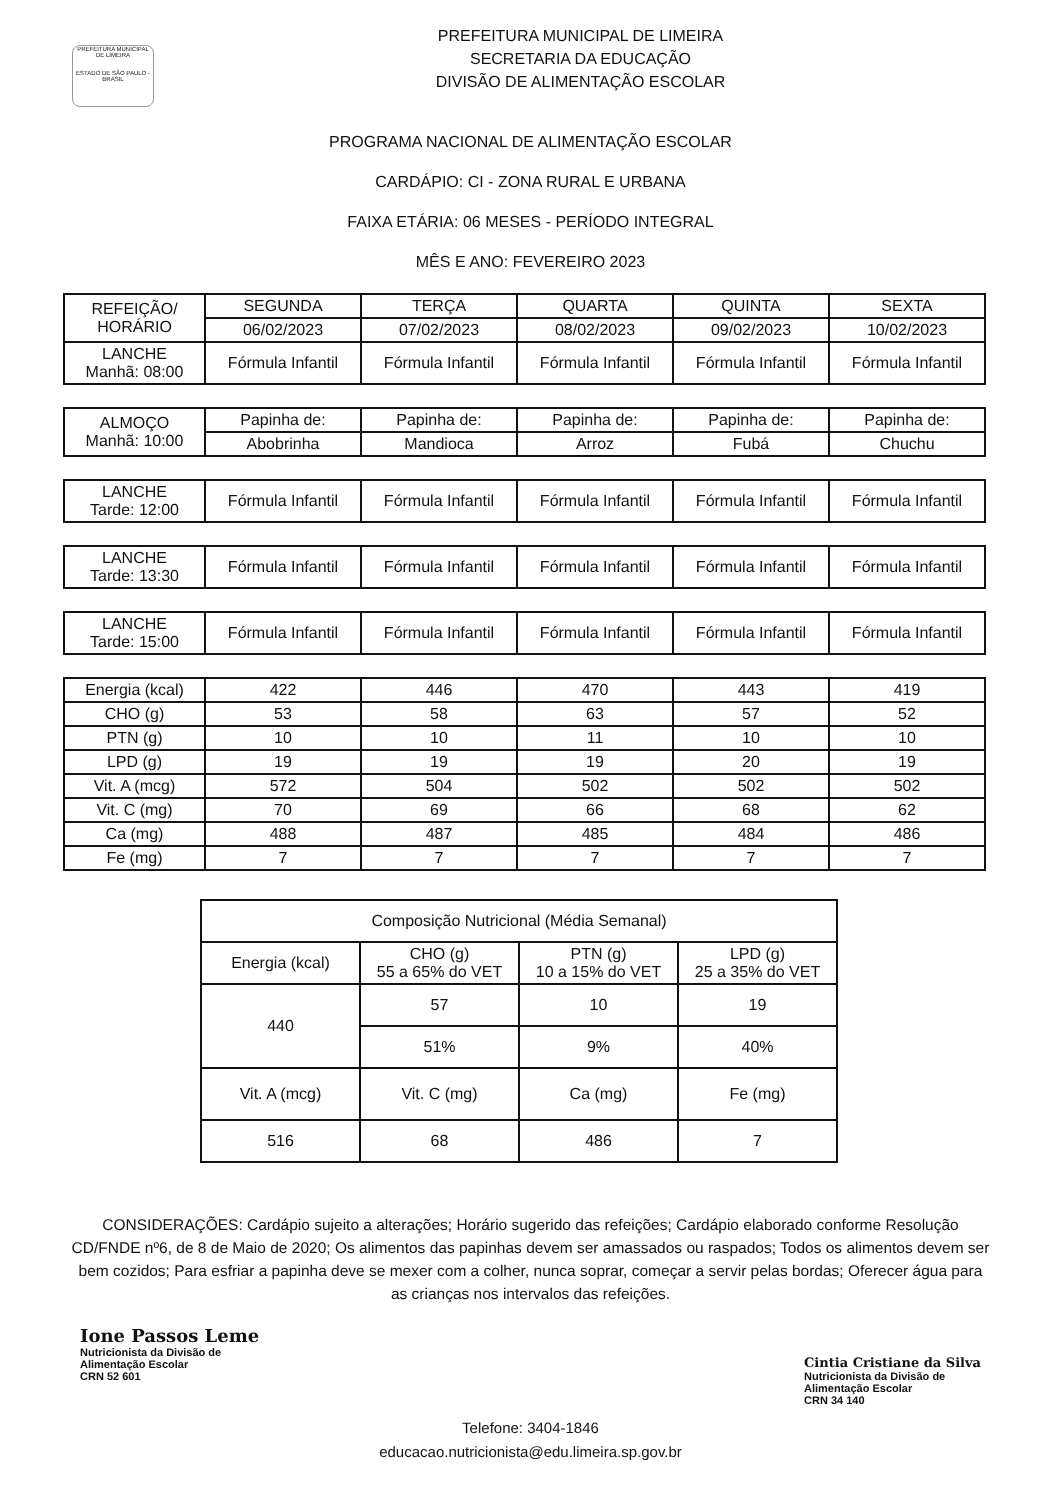PREFEITURA MUNICIPAL DE LIMEIRA
ESTADO DE SÃO PAULO - BRASIL
PREFEITURA MUNICIPAL DE LIMEIRA
SECRETARIA DA EDUCAÇÃO
DIVISÃO DE ALIMENTAÇÃO ESCOLAR
PROGRAMA NACIONAL DE ALIMENTAÇÃO ESCOLAR
CARDÁPIO: CI - ZONA RURAL E URBANA
FAIXA ETÁRIA: 06 MESES - PERÍODO INTEGRAL
MÊS E ANO: FEVEREIRO 2023
| REFEIÇÃO/ HORÁRIO | SEGUNDA | TERÇA | QUARTA | QUINTA | SEXTA |
| --- | --- | --- | --- | --- | --- |
| | 06/02/2023 | 07/02/2023 | 08/02/2023 | 09/02/2023 | 10/02/2023 |
| LANCHE Manhã: 08:00 | Fórmula Infantil | Fórmula Infantil | Fórmula Infantil | Fórmula Infantil | Fórmula Infantil |
| ALMOÇO Manhã: 10:00 | Papinha de: | Papinha de: | Papinha de: | Papinha de: | Papinha de: |
| | Abobrinha | Mandioca | Arroz | Fubá | Chuchu |
| LANCHE Tarde: 12:00 | Fórmula Infantil | Fórmula Infantil | Fórmula Infantil | Fórmula Infantil | Fórmula Infantil |
| LANCHE Tarde: 13:30 | Fórmula Infantil | Fórmula Infantil | Fórmula Infantil | Fórmula Infantil | Fórmula Infantil |
| LANCHE Tarde: 15:00 | Fórmula Infantil | Fórmula Infantil | Fórmula Infantil | Fórmula Infantil | Fórmula Infantil |
| Energia (kcal) | 422 | 446 | 470 | 443 | 419 |
| CHO (g) | 53 | 58 | 63 | 57 | 52 |
| PTN (g) | 10 | 10 | 11 | 10 | 10 |
| LPD (g) | 19 | 19 | 19 | 20 | 19 |
| Vit. A (mcg) | 572 | 504 | 502 | 502 | 502 |
| Vit. C (mg) | 70 | 69 | 66 | 68 | 62 |
| Ca (mg) | 488 | 487 | 485 | 484 | 486 |
| Fe (mg) | 7 | 7 | 7 | 7 | 7 |
| Composição Nutricional (Média Semanal) | | | |
| Energia (kcal) | CHO (g) 55 a 65% do VET | PTN (g) 10 a 15% do VET | LPD (g) 25 a 35% do VET |
| 440 | 57 | 10 | 19 |
| | 51% | 9% | 40% |
| Vit. A (mcg) | Vit. C (mg) | Ca (mg) | Fe (mg) |
| 516 | 68 | 486 | 7 |
CONSIDERAÇÕES: Cardápio sujeito a alterações; Horário sugerido das refeições; Cardápio elaborado conforme Resolução CD/FNDE nº6, de 8 de Maio de 2020; Os alimentos das papinhas devem ser amassados ou raspados; Todos os alimentos devem ser bem cozidos; Para esfriar a papinha deve se mexer com a colher, nunca soprar, começar a servir pelas bordas; Oferecer água para as crianças nos intervalos das refeições.
Ione Passos Leme
Nutricionista da Divisão de
Alimentação Escolar
CRN 52 601
Cintia Cristiane da Silva
Nutricionista da Divisão de
Alimentação Escolar
CRN 34 140
Telefone: 3404-1846
educacao.nutricionista@edu.limeira.sp.gov.br